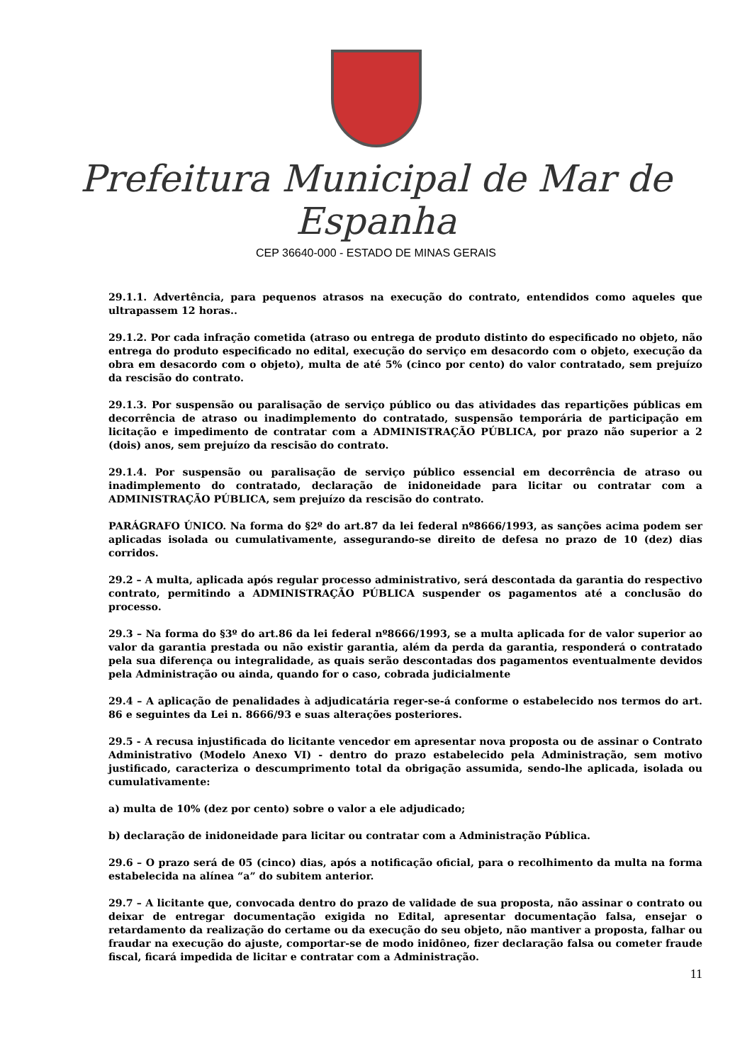Prefeitura Municipal de Mar de Espanha
CEP 36640-000 - ESTADO DE MINAS GERAIS
29.1.1. Advertência, para pequenos atrasos na execução do contrato, entendidos como aqueles que ultrapassem 12 horas..
29.1.2. Por cada infração cometida (atraso ou entrega de produto distinto do especificado no objeto, não entrega do produto especificado no edital, execução do serviço em desacordo com o objeto, execução da obra em desacordo com o objeto), multa de até 5% (cinco por cento) do valor contratado, sem prejuízo da rescisão do contrato.
29.1.3. Por suspensão ou paralisação de serviço público ou das atividades das repartições públicas em decorrência de atraso ou inadimplemento do contratado, suspensão temporária de participação em licitação e impedimento de contratar com a ADMINISTRAÇÃO PÚBLICA, por prazo não superior a 2 (dois) anos, sem prejuízo da rescisão do contrato.
29.1.4. Por suspensão ou paralisação de serviço público essencial em decorrência de atraso ou inadimplemento do contratado, declaração de inidoneidade para licitar ou contratar com a ADMINISTRAÇÃO PÚBLICA, sem prejuízo da rescisão do contrato.
PARÁGRAFO ÚNICO. Na forma do §2º do art.87 da lei federal nº8666/1993, as sanções acima podem ser aplicadas isolada ou cumulativamente, assegurando-se direito de defesa no prazo de 10 (dez) dias corridos.
29.2 – A multa, aplicada após regular processo administrativo, será descontada da garantia do respectivo contrato, permitindo a ADMINISTRAÇÃO PÚBLICA suspender os pagamentos até a conclusão do processo.
29.3 – Na forma do §3º do art.86 da lei federal nº8666/1993, se a multa aplicada for de valor superior ao valor da garantia prestada ou não existir garantia, além da perda da garantia, responderá o contratado pela sua diferença ou integralidade, as quais serão descontadas dos pagamentos eventualmente devidos pela Administração ou ainda, quando for o caso, cobrada judicialmente
29.4 – A aplicação de penalidades à adjudicatária reger-se-á conforme o estabelecido nos termos do art. 86 e seguintes da Lei n. 8666/93 e suas alterações posteriores.
29.5 - A recusa injustificada do licitante vencedor em apresentar nova proposta ou de assinar o Contrato Administrativo (Modelo Anexo VI) - dentro do prazo estabelecido pela Administração, sem motivo justificado, caracteriza o descumprimento total da obrigação assumida, sendo-lhe aplicada, isolada ou cumulativamente:
a) multa de 10% (dez por cento) sobre o valor a ele adjudicado;
b) declaração de inidoneidade para licitar ou contratar com a Administração Pública.
29.6 – O prazo será de 05 (cinco) dias, após a notificação oficial, para o recolhimento da multa na forma estabelecida na alínea “a” do subitem anterior.
29.7 – A licitante que, convocada dentro do prazo de validade de sua proposta, não assinar o contrato ou deixar de entregar documentação exigida no Edital, apresentar documentação falsa, ensejar o retardamento da realização do certame ou da execução do seu objeto, não mantiver a proposta, falhar ou fraudar na execução do ajuste, comportar-se de modo inidôneo, fizer declaração falsa ou cometer fraude fiscal, ficará impedida de licitar e contratar com a Administração.
11